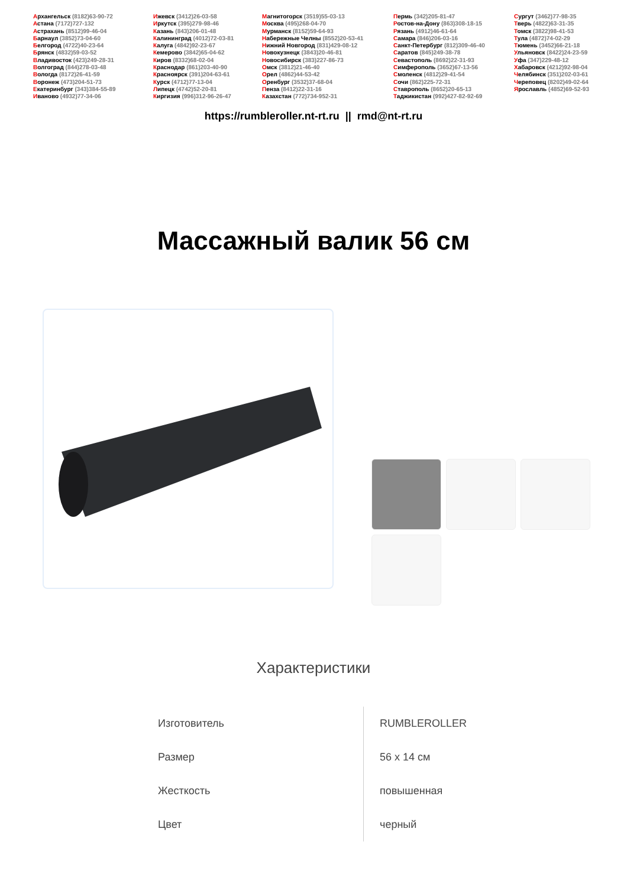Архангельск (8182)63-90-72
Астана (7172)727-132
Астрахань (8512)99-46-04
Барнаул (3852)73-04-60
Белгород (4722)40-23-64
Брянск (4832)59-03-52
Владивосток (423)249-28-31
Волгоград (844)278-03-48
Вологда (8172)26-41-59
Воронеж (473)204-51-73
Екатеринбург (343)384-55-89
Иваново (4932)77-34-06
Ижевск (3412)26-03-58
Иркутск (395)279-98-46
Казань (843)206-01-48
Калининград (4012)72-03-81
Калуга (4842)92-23-67
Кемерово (3842)65-04-62
Киров (8332)68-02-04
Краснодар (861)203-40-90
Красноярск (391)204-63-61
Курск (4712)77-13-04
Липецк (4742)52-20-81
Киргизия (996)312-96-26-47
Магнитогорск (3519)55-03-13
Москва (495)268-04-70
Мурманск (8152)59-64-93
Набережные Челны (8552)20-53-41
Нижний Новгород (831)429-08-12
Новокузнецк (3843)20-46-81
Новосибирск (383)227-86-73
Омск (3812)21-46-40
Орел (4862)44-53-42
Оренбург (3532)37-68-04
Пенза (8412)22-31-16
Казахстан (772)734-952-31
Пермь (342)205-81-47
Ростов-на-Дону (863)308-18-15
Рязань (4912)46-61-64
Самара (846)206-03-16
Санкт-Петербург (812)309-46-40
Саратов (845)249-38-78
Севастополь (8692)22-31-93
Симферополь (3652)67-13-56
Смоленск (4812)29-41-54
Сочи (862)225-72-31
Ставрополь (8652)20-65-13
Таджикистан (992)427-82-92-69
Сургут (3462)77-98-35
Тверь (4822)63-31-35
Томск (3822)98-41-53
Тула (4872)74-02-29
Тюмень (3452)66-21-18
Ульяновск (8422)24-23-59
Уфа (347)229-48-12
Хабаровск (4212)92-98-04
Челябинск (351)202-03-61
Череповец (8202)49-02-64
Ярославль (4852)69-52-93
https://rumbleroller.nt-rt.ru || rmd@nt-rt.ru
Массажный валик 56 см
Характеристики
| Изготовитель | RUMBLEROLLER |
| Размер | 56 x 14 см |
| Жесткость | повышенная |
| Цвет | черный |